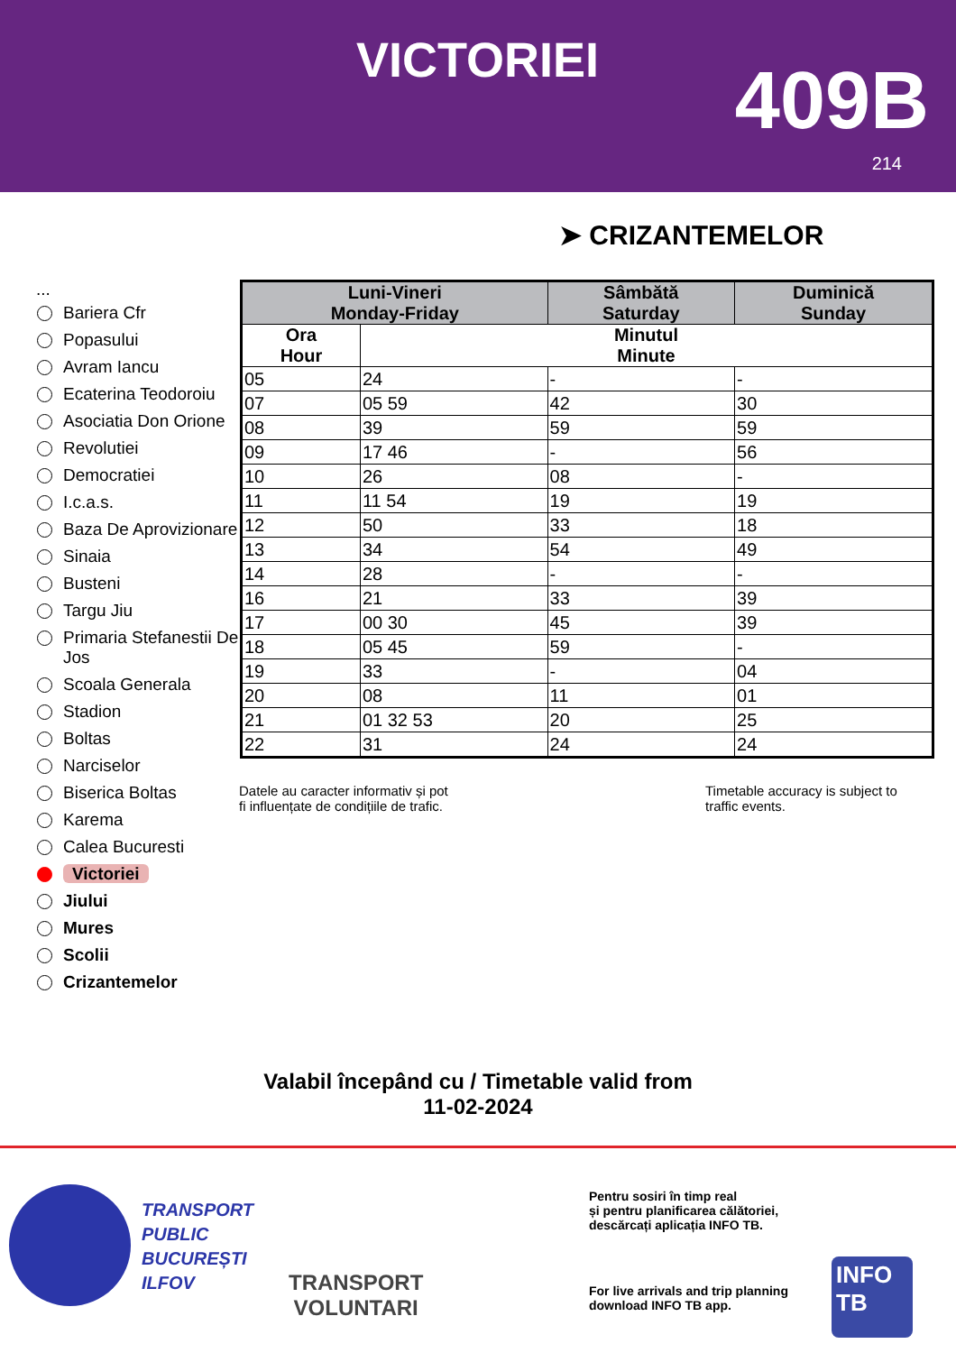VICTORIEI 409B
214
➤ CRIZANTEMELOR
...
Bariera Cfr
Popasului
Avram Iancu
Ecaterina Teodoroiu
Asociatia Don Orione
Revolutiei
Democratiei
I.c.a.s.
Baza De Aprovizionare
Sinaia
Busteni
Targu Jiu
Primaria Stefanestii De Jos
Scoala Generala
Stadion
Boltas
Narciselor
Biserica Boltas
Karema
Calea Bucuresti
Victoriei
Jiului
Mures
Scolii
Crizantemelor
| Luni-Vineri Monday-Friday | | Sâmbătă Saturday | Duminică Sunday |
| --- | --- | --- | --- |
| Ora Hour | Minutul Minute | | |
| 05 | 24 | - | - |
| 07 | 05 59 | 42 | 30 |
| 08 | 39 | 59 | 59 |
| 09 | 17 46 | - | 56 |
| 10 | 26 | 08 | - |
| 11 | 11 54 | 19 | 19 |
| 12 | 50 | 33 | 18 |
| 13 | 34 | 54 | 49 |
| 14 | 28 | - | - |
| 16 | 21 | 33 | 39 |
| 17 | 00 30 | 45 | 39 |
| 18 | 05 45 | 59 | - |
| 19 | 33 | - | 04 |
| 20 | 08 | 11 | 01 |
| 21 | 01 32 53 | 20 | 25 |
| 22 | 31 | 24 | 24 |
Datele au caracter informativ și pot
fi influențate de condițiile de trafic.
Timetable accuracy is subject to
traffic events.
Valabil începând cu / Timetable valid from
11-02-2024
TRANSPORT
PUBLIC
BUCUREȘTI
ILFOV
TRANSPORT
VOLUNTARI
Pentru sosiri în timp real
și pentru planificarea călătoriei,
descărcați aplicația INFO TB.
For live arrivals and trip planning
download INFO TB app.
INFO TB